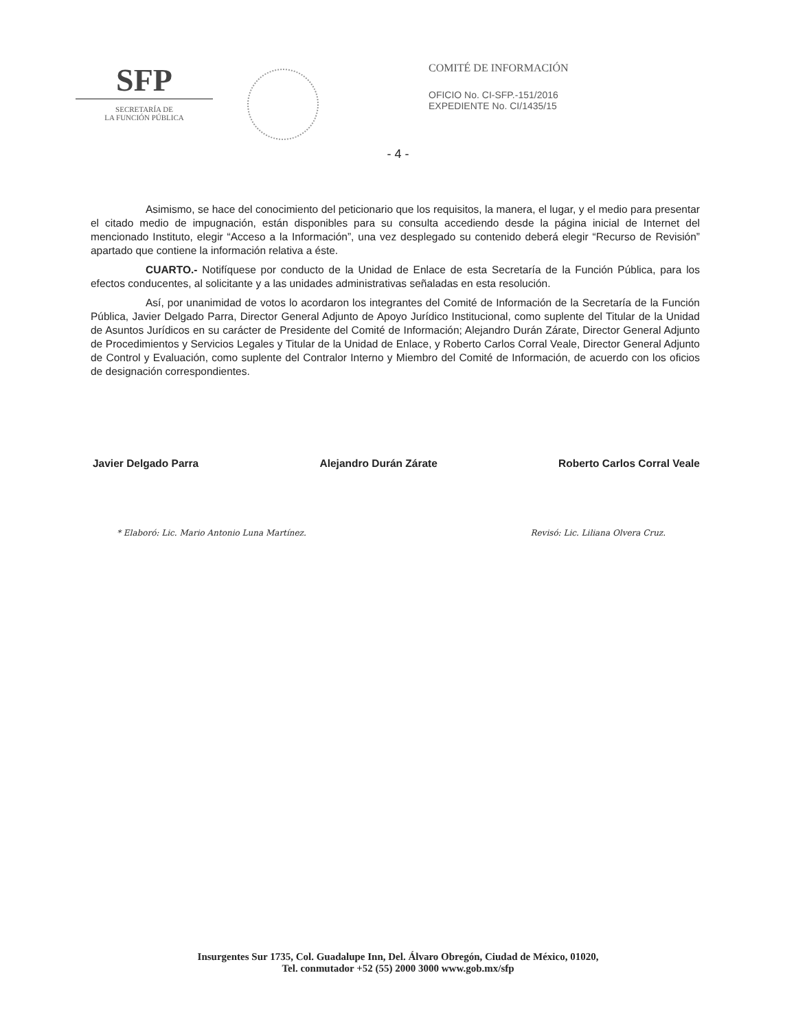SFP
SECRETARÍA DE
LA FUNCIÓN PÚBLICA
COMITÉ DE INFORMACIÓN
OFICIO No. CI-SFP.-151/2016
EXPEDIENTE No. CI/1435/15
- 4 -
Asimismo, se hace del conocimiento del peticionario que los requisitos, la manera, el lugar, y el medio para presentar el citado medio de impugnación, están disponibles para su consulta accediendo desde la página inicial de Internet del mencionado Instituto, elegir “Acceso a la Información”, una vez desplegado su contenido deberá elegir “Recurso de Revisión” apartado que contiene la información relativa a éste.
CUARTO.- Notifíquese por conducto de la Unidad de Enlace de esta Secretaría de la Función Pública, para los efectos conducentes, al solicitante y a las unidades administrativas señaladas en esta resolución.
Así, por unanimidad de votos lo acordaron los integrantes del Comité de Información de la Secretaría de la Función Pública, Javier Delgado Parra, Director General Adjunto de Apoyo Jurídico Institucional, como suplente del Titular de la Unidad de Asuntos Jurídicos en su carácter de Presidente del Comité de Información; Alejandro Durán Zárate, Director General Adjunto de Procedimientos y Servicios Legales y Titular de la Unidad de Enlace, y Roberto Carlos Corral Veale, Director General Adjunto de Control y Evaluación, como suplente del Contralor Interno y Miembro del Comité de Información, de acuerdo con los oficios de designación correspondientes.
Javier Delgado Parra Alejandro Durán Zárate Roberto Carlos Corral Veale
* Elaboró: Lic. Mario Antonio Luna Martínez. Revisó: Lic. Liliana Olvera Cruz.
Insurgentes Sur 1735, Col. Guadalupe Inn, Del. Álvaro Obregón, Ciudad de México, 01020,
Tel. conmutador +52 (55) 2000 3000 www.gob.mx/sfp